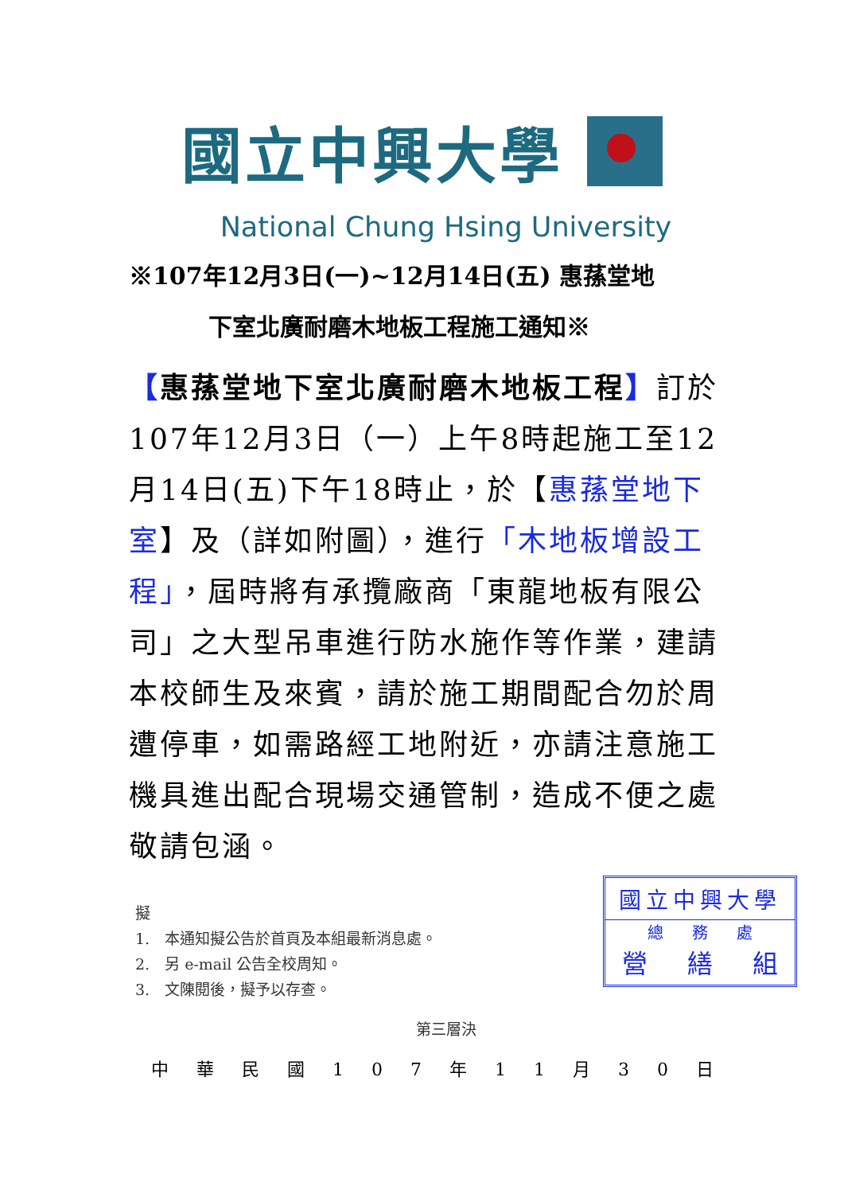國立中興大學
National Chung Hsing University
※107年12月3日(一)~12月14日(五) 惠蓀堂地
下室北廣耐磨木地板工程施工通知※
【惠蓀堂地下室北廣耐磨木地板工程】訂於 107年12月3日（一）上午8時起施工至12月14日(五)下午18時止，於【惠蓀堂地下室】及（詳如附圖），進行「木地板增設工程」，屆時將有承攬廠商「東龍地板有限公司」之大型吊車進行防水施作等作業，建請本校師生及來賓，請於施工期間配合勿於周遭停車，如需路經工地附近，亦請注意施工機具進出配合現場交通管制，造成不便之處敬請包涵。
擬
1.　本通知擬公告於首頁及本組最新消息處。
2.　另 e-mail 公告全校周知。
3.　文陳閱後，擬予以存查。
國立中興大學
總 務 處
營 繕 組
第三層決
中 華 民 國 1 0 7 年 1 1 月 3 0 日